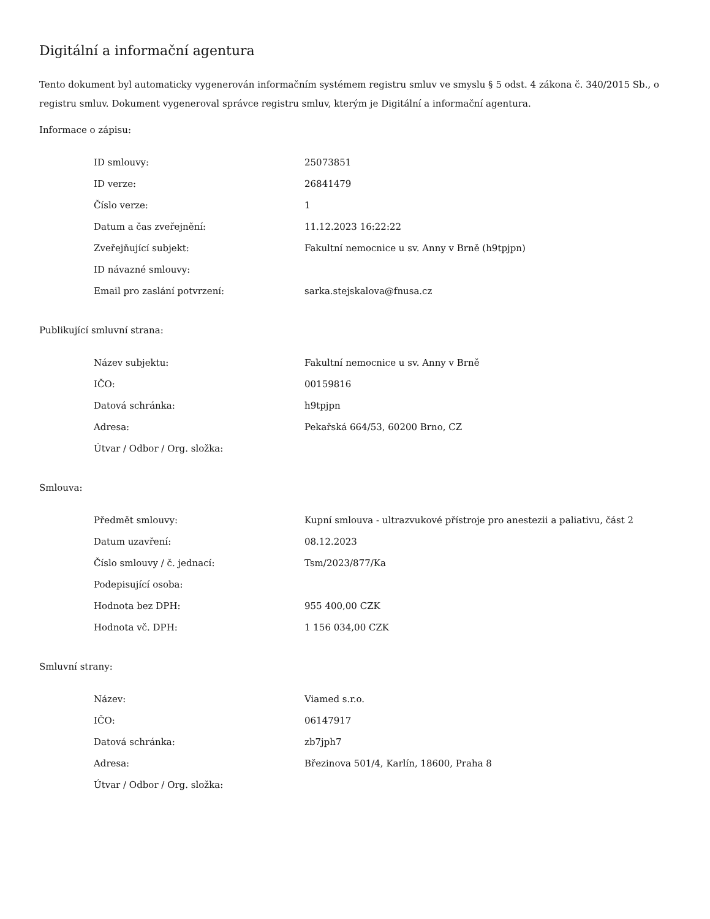Digitální a informační agentura
Tento dokument byl automaticky vygenerován informačním systémem registru smluv ve smyslu § 5 odst. 4 zákona č. 340/2015 Sb., o registru smluv. Dokument vygeneroval správce registru smluv, kterým je Digitální a informační agentura.
Informace o zápisu:
| ID smlouvy: | 25073851 |
| ID verze: | 26841479 |
| Číslo verze: | 1 |
| Datum a čas zveřejnění: | 11.12.2023 16:22:22 |
| Zveřejňující subjekt: | Fakultní nemocnice u sv. Anny v Brně (h9tpjpn) |
| ID návazné smlouvy: | |
| Email pro zaslání potvrzení: | sarka.stejskalova@fnusa.cz |
Publikující smluvní strana:
| Název subjektu: | Fakultní nemocnice u sv. Anny v Brně |
| IČO: | 00159816 |
| Datová schránka: | h9tpjpn |
| Adresa: | Pekařská 664/53, 60200 Brno, CZ |
| Útvar / Odbor / Org. složka: | |
Smlouva:
| Předmět smlouvy: | Kupní smlouva - ultrazvukové přístroje pro anestezii a paliativu, část 2 |
| Datum uzavření: | 08.12.2023 |
| Číslo smlouvy / č. jednací: | Tsm/2023/877/Ka |
| Podepisující osoba: | |
| Hodnota bez DPH: | 955 400,00 CZK |
| Hodnota vč. DPH: | 1 156 034,00 CZK |
Smluvní strany:
| Název: | Viamed s.r.o. |
| IČO: | 06147917 |
| Datová schránka: | zb7jph7 |
| Adresa: | Březinova 501/4, Karlín, 18600, Praha 8 |
| Útvar / Odbor / Org. složka: | |